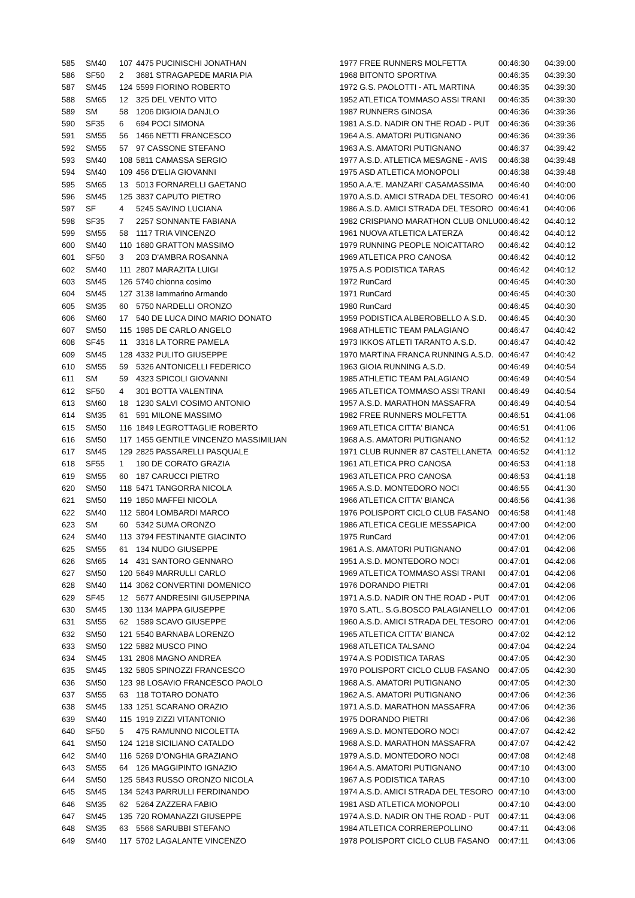| 585 | SM40 | 107 | 4475 PUCINISCHI JONATHAN | 1977 FREE RUNNERS MOLFETTA | 00:46:30 | 04:39:00 |
| 586 | SF50 | 2 | 3681 STRAGAPEDE MARIA PIA | 1968 BITONTO SPORTIVA | 00:46:35 | 04:39:30 |
| 587 | SM45 | 124 | 5599 FIORINO ROBERTO | 1972 G.S. PAOLOTTI - ATL MARTINA | 00:46:35 | 04:39:30 |
| 588 | SM65 | 12 | 325 DEL VENTO VITO | 1952 ATLETICA TOMMASO ASSI TRANI | 00:46:35 | 04:39:30 |
| 589 | SM | 58 | 1206 DIGIOIA DANJLO | 1987 RUNNERS GINOSA | 00:46:36 | 04:39:36 |
| 590 | SF35 | 6 | 694 POCI SIMONA | 1981 A.S.D. NADIR ON THE ROAD - PUT | 00:46:36 | 04:39:36 |
| 591 | SM55 | 56 | 1466 NETTI FRANCESCO | 1964 A.S. AMATORI PUTIGNANO | 00:46:36 | 04:39:36 |
| 592 | SM55 | 57 | 97 CASSONE STEFANO | 1963 A.S. AMATORI PUTIGNANO | 00:46:37 | 04:39:42 |
| 593 | SM40 | 108 | 5811 CAMASSA SERGIO | 1977 A.S.D. ATLETICA MESAGNE - AVIS | 00:46:38 | 04:39:48 |
| 594 | SM40 | 109 | 456 D'ELIA GIOVANNI | 1975 ASD ATLETICA MONOPOLI | 00:46:38 | 04:39:48 |
| 595 | SM65 | 13 | 5013 FORNARELLI GAETANO | 1950 A.A.'E. MANZARI' CASAMASSIMA | 00:46:40 | 04:40:00 |
| 596 | SM45 | 125 | 3837 CAPUTO PIETRO | 1970 A.S.D. AMICI STRADA DEL TESORO | 00:46:41 | 04:40:06 |
| 597 | SF | 4 | 5245 SAVINO LUCIANA | 1986 A.S.D. AMICI STRADA DEL TESORO | 00:46:41 | 04:40:06 |
| 598 | SF35 | 7 | 2257 SONNANTE FABIANA | 1982 CRISPIANO MARATHON CLUB ONLU | 00:46:42 | 04:40:12 |
| 599 | SM55 | 58 | 1117 TRIA VINCENZO | 1961 NUOVA ATLETICA LATERZA | 00:46:42 | 04:40:12 |
| 600 | SM40 | 110 | 1680 GRATTON MASSIMO | 1979 RUNNING PEOPLE NOICATTARO | 00:46:42 | 04:40:12 |
| 601 | SF50 | 3 | 203 D'AMBRA ROSANNA | 1969 ATLETICA PRO CANOSA | 00:46:42 | 04:40:12 |
| 602 | SM40 | 111 | 2807 MARAZITA LUIGI | 1975 A.S PODISTICA TARAS | 00:46:42 | 04:40:12 |
| 603 | SM45 | 126 | 5740 chionna cosimo | 1972 RunCard | 00:46:45 | 04:40:30 |
| 604 | SM45 | 127 | 3138 Iammarino Armando | 1971 RunCard | 00:46:45 | 04:40:30 |
| 605 | SM35 | 60 | 5750 NARDELLI ORONZO | 1980 RunCard | 00:46:45 | 04:40:30 |
| 606 | SM60 | 17 | 540 DE LUCA DINO MARIO DONATO | 1959 PODISTICA ALBEROBELLO A.S.D. | 00:46:45 | 04:40:30 |
| 607 | SM50 | 115 | 1985 DE CARLO ANGELO | 1968 ATHLETIC TEAM PALAGIANO | 00:46:47 | 04:40:42 |
| 608 | SF45 | 11 | 3316 LA TORRE PAMELA | 1973 IKKOS ATLETI TARANTO A.S.D. | 00:46:47 | 04:40:42 |
| 609 | SM45 | 128 | 4332 PULITO GIUSEPPE | 1970 MARTINA FRANCA RUNNING A.S.D. | 00:46:47 | 04:40:42 |
| 610 | SM55 | 59 | 5326 ANTONICELLI FEDERICO | 1963 GIOIA RUNNING A.S.D. | 00:46:49 | 04:40:54 |
| 611 | SM | 59 | 4323 SPICOLI GIOVANNI | 1985 ATHLETIC TEAM PALAGIANO | 00:46:49 | 04:40:54 |
| 612 | SF50 | 4 | 301 BOTTA VALENTINA | 1965 ATLETICA TOMMASO ASSI TRANI | 00:46:49 | 04:40:54 |
| 613 | SM60 | 18 | 1230 SALVI COSIMO ANTONIO | 1957 A.S.D. MARATHON MASSAFRA | 00:46:49 | 04:40:54 |
| 614 | SM35 | 61 | 591 MILONE MASSIMO | 1982 FREE RUNNERS MOLFETTA | 00:46:51 | 04:41:06 |
| 615 | SM50 | 116 | 1849 LEGROTTAGLIE ROBERTO | 1969 ATLETICA CITTA' BIANCA | 00:46:51 | 04:41:06 |
| 616 | SM50 | 117 | 1455 GENTILE VINCENZO MASSIMILIAN | 1968 A.S. AMATORI PUTIGNANO | 00:46:52 | 04:41:12 |
| 617 | SM45 | 129 | 2825 PASSARELLI PASQUALE | 1971 CLUB RUNNER 87 CASTELLANETA | 00:46:52 | 04:41:12 |
| 618 | SF55 | 1 | 190 DE CORATO GRAZIA | 1961 ATLETICA PRO CANOSA | 00:46:53 | 04:41:18 |
| 619 | SM55 | 60 | 187 CARUCCI PIETRO | 1963 ATLETICA PRO CANOSA | 00:46:53 | 04:41:18 |
| 620 | SM50 | 118 | 5471 TANGORRA NICOLA | 1965 A.S.D. MONTEDORO NOCI | 00:46:55 | 04:41:30 |
| 621 | SM50 | 119 | 1850 MAFFEI NICOLA | 1966 ATLETICA CITTA' BIANCA | 00:46:56 | 04:41:36 |
| 622 | SM40 | 112 | 5804 LOMBARDI MARCO | 1976 POLISPORT CICLO CLUB FASANO | 00:46:58 | 04:41:48 |
| 623 | SM | 60 | 5342 SUMA ORONZO | 1986 ATLETICA CEGLIE MESSAPICA | 00:47:00 | 04:42:00 |
| 624 | SM40 | 113 | 3794 FESTINANTE GIACINTO | 1975 RunCard | 00:47:01 | 04:42:06 |
| 625 | SM55 | 61 | 134 NUDO GIUSEPPE | 1961 A.S. AMATORI PUTIGNANO | 00:47:01 | 04:42:06 |
| 626 | SM65 | 14 | 431 SANTORO GENNARO | 1951 A.S.D. MONTEDORO NOCI | 00:47:01 | 04:42:06 |
| 627 | SM50 | 120 | 5649 MARRULLI CARLO | 1969 ATLETICA TOMMASO ASSI TRANI | 00:47:01 | 04:42:06 |
| 628 | SM40 | 114 | 3062 CONVERTINI DOMENICO | 1976 DORANDO PIETRI | 00:47:01 | 04:42:06 |
| 629 | SF45 | 12 | 5677 ANDRESINI GIUSEPPINA | 1971 A.S.D. NADIR ON THE ROAD - PUT | 00:47:01 | 04:42:06 |
| 630 | SM45 | 130 | 1134 MAPPA GIUSEPPE | 1970 S.ATL. S.G.BOSCO PALAGIANELLO | 00:47:01 | 04:42:06 |
| 631 | SM55 | 62 | 1589 SCAVO GIUSEPPE | 1960 A.S.D. AMICI STRADA DEL TESORO | 00:47:01 | 04:42:06 |
| 632 | SM50 | 121 | 5540 BARNABA LORENZO | 1965 ATLETICA CITTA' BIANCA | 00:47:02 | 04:42:12 |
| 633 | SM50 | 122 | 5882 MUSCO PINO | 1968 ATLETICA TALSANO | 00:47:04 | 04:42:24 |
| 634 | SM45 | 131 | 2806 MAGNO ANDREA | 1974 A.S PODISTICA TARAS | 00:47:05 | 04:42:30 |
| 635 | SM45 | 132 | 5805 SPINOZZI FRANCESCO | 1970 POLISPORT CICLO CLUB FASANO | 00:47:05 | 04:42:30 |
| 636 | SM50 | 123 | 98 LOSAVIO FRANCESCO PAOLO | 1968 A.S. AMATORI PUTIGNANO | 00:47:05 | 04:42:30 |
| 637 | SM55 | 63 | 118 TOTARO DONATO | 1962 A.S. AMATORI PUTIGNANO | 00:47:06 | 04:42:36 |
| 638 | SM45 | 133 | 1251 SCARANO ORAZIO | 1971 A.S.D. MARATHON MASSAFRA | 00:47:06 | 04:42:36 |
| 639 | SM40 | 115 | 1919 ZIZZI VITANTONIO | 1975 DORANDO PIETRI | 00:47:06 | 04:42:36 |
| 640 | SF50 | 5 | 475 RAMUNNO NICOLETTA | 1969 A.S.D. MONTEDORO NOCI | 00:47:07 | 04:42:42 |
| 641 | SM50 | 124 | 1218 SICILIANO CATALDO | 1968 A.S.D. MARATHON MASSAFRA | 00:47:07 | 04:42:42 |
| 642 | SM40 | 116 | 5269 D'ONGHIA GRAZIANO | 1979 A.S.D. MONTEDORO NOCI | 00:47:08 | 04:42:48 |
| 643 | SM55 | 64 | 126 MAGGIPINTO IGNAZIO | 1964 A.S. AMATORI PUTIGNANO | 00:47:10 | 04:43:00 |
| 644 | SM50 | 125 | 5843 RUSSO ORONZO NICOLA | 1967 A.S PODISTICA TARAS | 00:47:10 | 04:43:00 |
| 645 | SM45 | 134 | 5243 PARRULLI FERDINANDO | 1974 A.S.D. AMICI STRADA DEL TESORO | 00:47:10 | 04:43:00 |
| 646 | SM35 | 62 | 5264 ZAZZERA FABIO | 1981 ASD ATLETICA MONOPOLI | 00:47:10 | 04:43:00 |
| 647 | SM45 | 135 | 720 ROMANAZZI GIUSEPPE | 1974 A.S.D. NADIR ON THE ROAD - PUT | 00:47:11 | 04:43:06 |
| 648 | SM35 | 63 | 5566 SARUBBI STEFANO | 1984 ATLETICA CORREREPOLLINO | 00:47:11 | 04:43:06 |
| 649 | SM40 | 117 | 5702 LAGALANTE VINCENZO | 1978 POLISPORT CICLO CLUB FASANO | 00:47:11 | 04:43:06 |